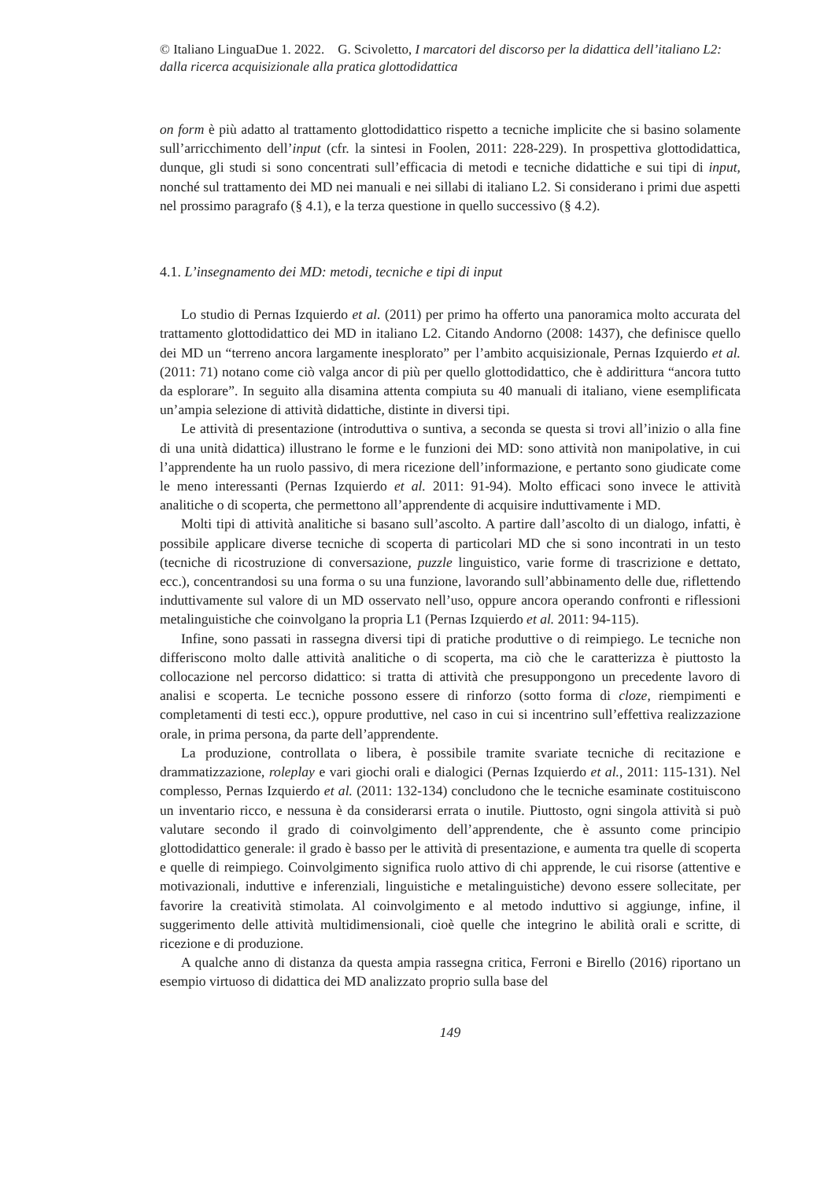© Italiano LinguaDue 1. 2022. G. Scivoletto, I marcatori del discorso per la didattica dell’italiano L2: dalla ricerca acquisizionale alla pratica glottodidattica
on form è più adatto al trattamento glottodidattico rispetto a tecniche implicite che si basino solamente sull’arricchimento dell’input (cfr. la sintesi in Foolen, 2011: 228-229). In prospettiva glottodidattica, dunque, gli studi si sono concentrati sull’efficacia di metodi e tecniche didattiche e sui tipi di input, nonché sul trattamento dei MD nei manuali e nei sillabi di italiano L2. Si considerano i primi due aspetti nel prossimo paragrafo (§ 4.1), e la terza questione in quello successivo (§ 4.2).
4.1. L’insegnamento dei MD: metodi, tecniche e tipi di input
Lo studio di Pernas Izquierdo et al. (2011) per primo ha offerto una panoramica molto accurata del trattamento glottodidattico dei MD in italiano L2. Citando Andorno (2008: 1437), che definisce quello dei MD un “terreno ancora largamente inesplorato” per l’ambito acquisizionale, Pernas Izquierdo et al. (2011: 71) notano come ciò valga ancor di più per quello glottodidattico, che è addirittura “ancora tutto da esplorare”. In seguito alla disamina attenta compiuta su 40 manuali di italiano, viene esemplificata un’ampia selezione di attività didattiche, distinte in diversi tipi.
Le attività di presentazione (introduttiva o suntiva, a seconda se questa si trovi all’inizio o alla fine di una unità didattica) illustrano le forme e le funzioni dei MD: sono attività non manipolative, in cui l’apprendente ha un ruolo passivo, di mera ricezione dell’informazione, e pertanto sono giudicate come le meno interessanti (Pernas Izquierdo et al. 2011: 91-94). Molto efficaci sono invece le attività analitiche o di scoperta, che permettono all’apprendente di acquisire induttivamente i MD.
Molti tipi di attività analitiche si basano sull’ascolto. A partire dall’ascolto di un dialogo, infatti, è possibile applicare diverse tecniche di scoperta di particolari MD che si sono incontrati in un testo (tecniche di ricostruzione di conversazione, puzzle linguistico, varie forme di trascrizione e dettato, ecc.), concentrandosi su una forma o su una funzione, lavorando sull’abbinamento delle due, riflettendo induttivamente sul valore di un MD osservato nell’uso, oppure ancora operando confronti e riflessioni metalinguistiche che coinvolgano la propria L1 (Pernas Izquierdo et al. 2011: 94-115).
Infine, sono passati in rassegna diversi tipi di pratiche produttive o di reimpiego. Le tecniche non differiscono molto dalle attività analitiche o di scoperta, ma ciò che le caratterizza è piuttosto la collocazione nel percorso didattico: si tratta di attività che presuppongono un precedente lavoro di analisi e scoperta. Le tecniche possono essere di rinforzo (sotto forma di cloze, riempimenti e completamenti di testi ecc.), oppure produttive, nel caso in cui si incentrino sull’effettiva realizzazione orale, in prima persona, da parte dell’apprendente.
La produzione, controllata o libera, è possibile tramite svariate tecniche di recitazione e drammatizzazione, roleplay e vari giochi orali e dialogici (Pernas Izquierdo et al., 2011: 115-131). Nel complesso, Pernas Izquierdo et al. (2011: 132-134) concludono che le tecniche esaminate costituiscono un inventario ricco, e nessuna è da considerarsi errata o inutile. Piuttosto, ogni singola attività si può valutare secondo il grado di coinvolgimento dell’apprendente, che è assunto come principio glottodidattico generale: il grado è basso per le attività di presentazione, e aumenta tra quelle di scoperta e quelle di reimpiego. Coinvolgimento significa ruolo attivo di chi apprende, le cui risorse (attentive e motivazionali, induttive e inferenziali, linguistiche e metalinguistiche) devono essere sollecitate, per favorire la creatività stimolata. Al coinvolgimento e al metodo induttivo si aggiunge, infine, il suggerimento delle attività multidimensionali, cioè quelle che integrino le abilità orali e scritte, di ricezione e di produzione.
A qualche anno di distanza da questa ampia rassegna critica, Ferroni e Birello (2016) riportano un esempio virtuoso di didattica dei MD analizzato proprio sulla base del
149